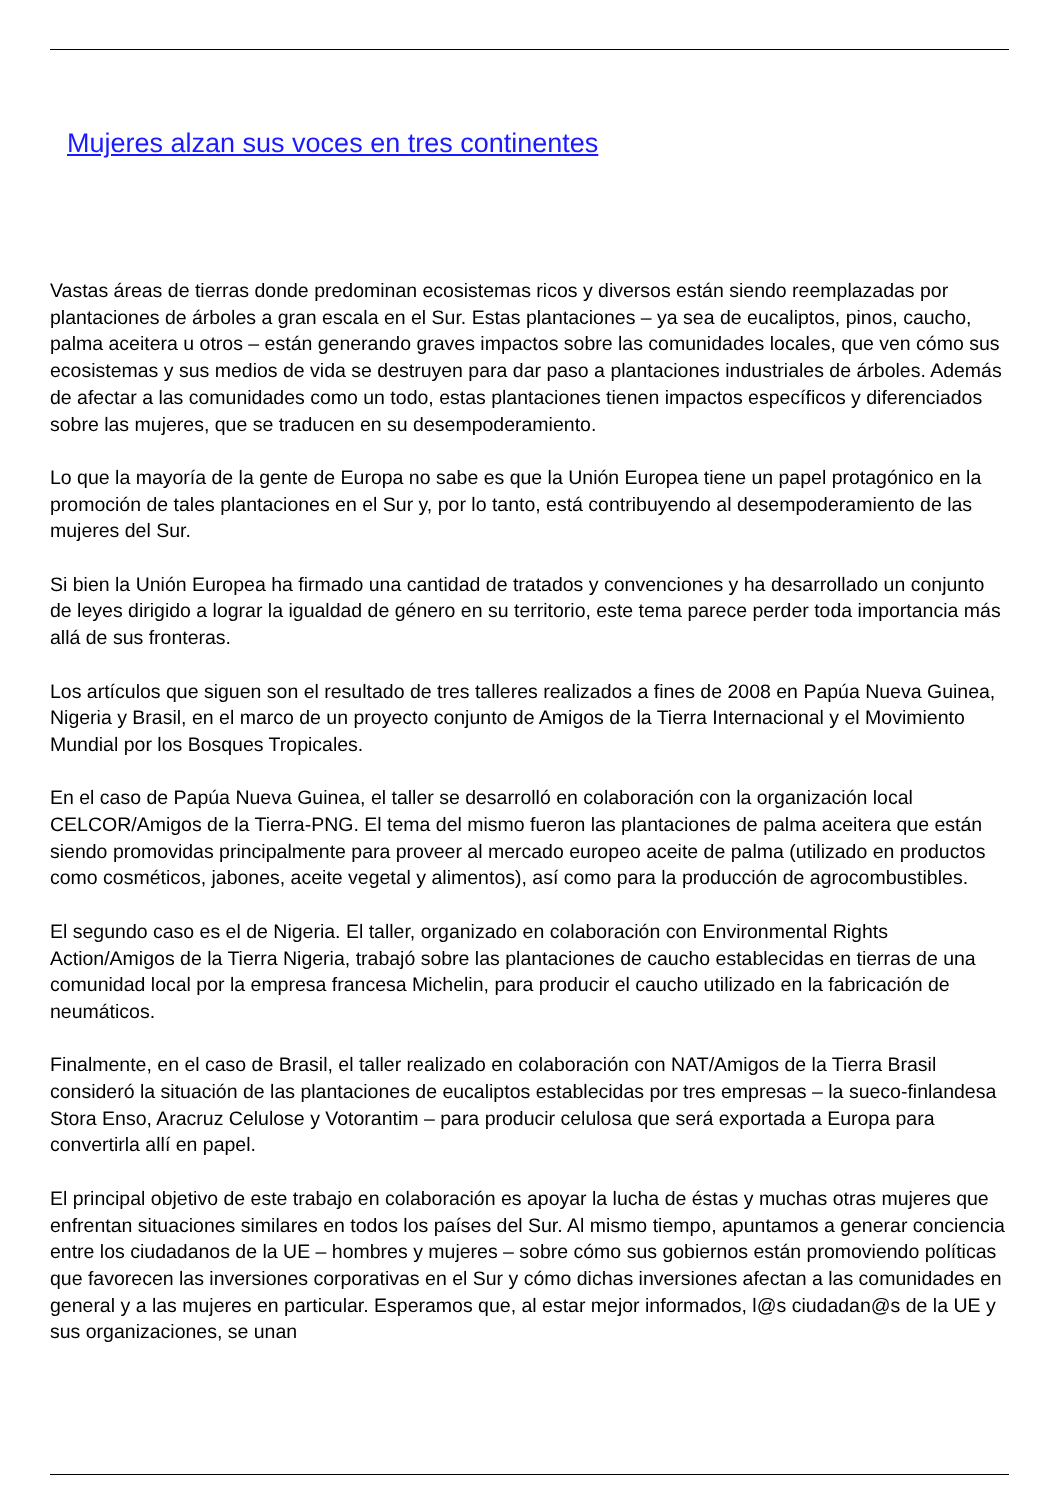Mujeres alzan sus voces en tres continentes
Vastas áreas de tierras donde predominan ecosistemas ricos y diversos están siendo reemplazadas por plantaciones de árboles a gran escala en el Sur. Estas plantaciones – ya sea de eucaliptos, pinos, caucho, palma aceitera u otros – están generando graves impactos sobre las comunidades locales, que ven cómo sus ecosistemas y sus medios de vida se destruyen para dar paso a plantaciones industriales de árboles. Además de afectar a las comunidades como un todo, estas plantaciones tienen impactos específicos y diferenciados sobre las mujeres, que se traducen en su desempoderamiento.
Lo que la mayoría de la gente de Europa no sabe es que la Unión Europea tiene un papel protagónico en la promoción de tales plantaciones en el Sur y, por lo tanto, está contribuyendo al desempoderamiento de las mujeres del Sur.
Si bien la Unión Europea ha firmado una cantidad de tratados y convenciones y ha desarrollado un conjunto de leyes dirigido a lograr la igualdad de género en su territorio, este tema parece perder toda importancia más allá de sus fronteras.
Los artículos que siguen son el resultado de tres talleres realizados a fines de 2008 en Papúa Nueva Guinea, Nigeria y Brasil, en el marco de un proyecto conjunto de Amigos de la Tierra Internacional y el Movimiento Mundial por los Bosques Tropicales.
En el caso de Papúa Nueva Guinea, el taller se desarrolló en colaboración con la organización local CELCOR/Amigos de la Tierra-PNG. El tema del mismo fueron las plantaciones de palma aceitera que están siendo promovidas principalmente para proveer al mercado europeo aceite de palma (utilizado en productos como cosméticos, jabones, aceite vegetal y alimentos), así como para la producción de agrocombustibles.
El segundo caso es el de Nigeria. El taller, organizado en colaboración con Environmental Rights Action/Amigos de la Tierra Nigeria, trabajó sobre las plantaciones de caucho establecidas en tierras de una comunidad local por la empresa francesa Michelin, para producir el caucho utilizado en la fabricación de neumáticos.
Finalmente, en el caso de Brasil, el taller realizado en colaboración con NAT/Amigos de la Tierra Brasil consideró la situación de las plantaciones de eucaliptos establecidas por tres empresas – la sueco-finlandesa Stora Enso, Aracruz Celulose y Votorantim – para producir celulosa que será exportada a Europa para convertirla allí en papel.
El principal objetivo de este trabajo en colaboración es apoyar la lucha de éstas y muchas otras mujeres que enfrentan situaciones similares en todos los países del Sur. Al mismo tiempo, apuntamos a generar conciencia entre los ciudadanos de la UE – hombres y mujeres – sobre cómo sus gobiernos están promoviendo políticas que favorecen las inversiones corporativas en el Sur y cómo dichas inversiones afectan a las comunidades en general y a las mujeres en particular. Esperamos que, al estar mejor informados, l@s ciudadan@s de la UE y sus organizaciones, se unan